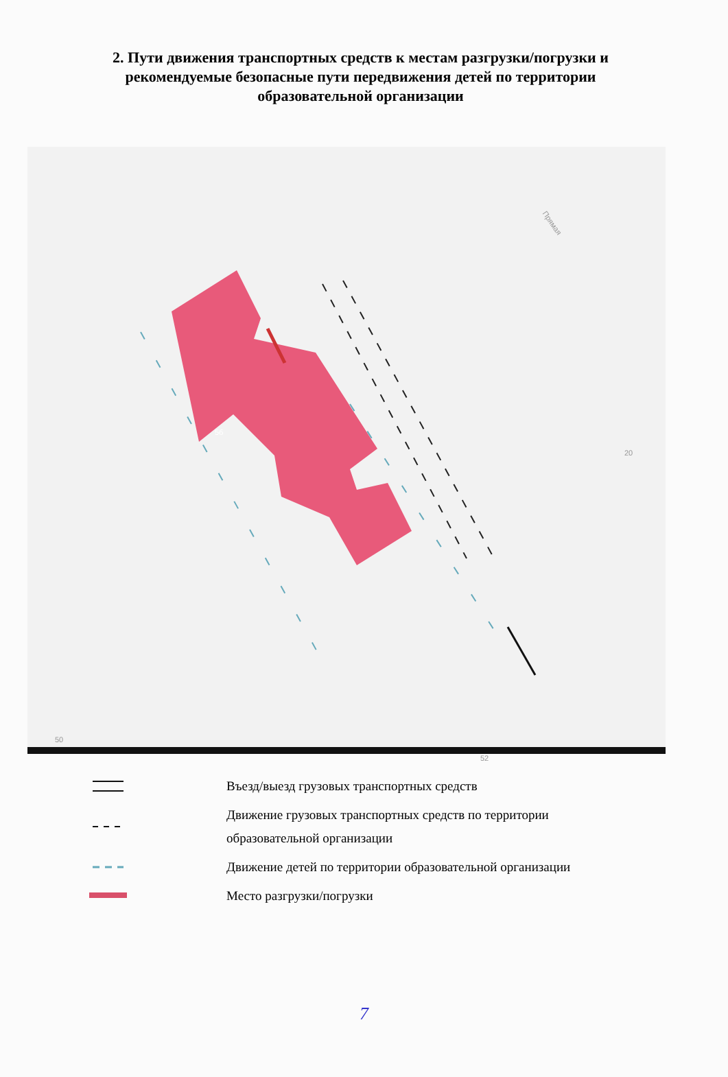2. Пути движения транспортных средств к местам разгрузки/погрузки и рекомендуемые безопасные пути передвижения детей по территории образовательной организации
Прямая
20
50
52
5б
Въезд/выезд грузовых транспортных средств
Движение грузовых транспортных средств по территории
образовательной организации
Движение детей по территории образовательной организации
Место разгрузки/погрузки
7